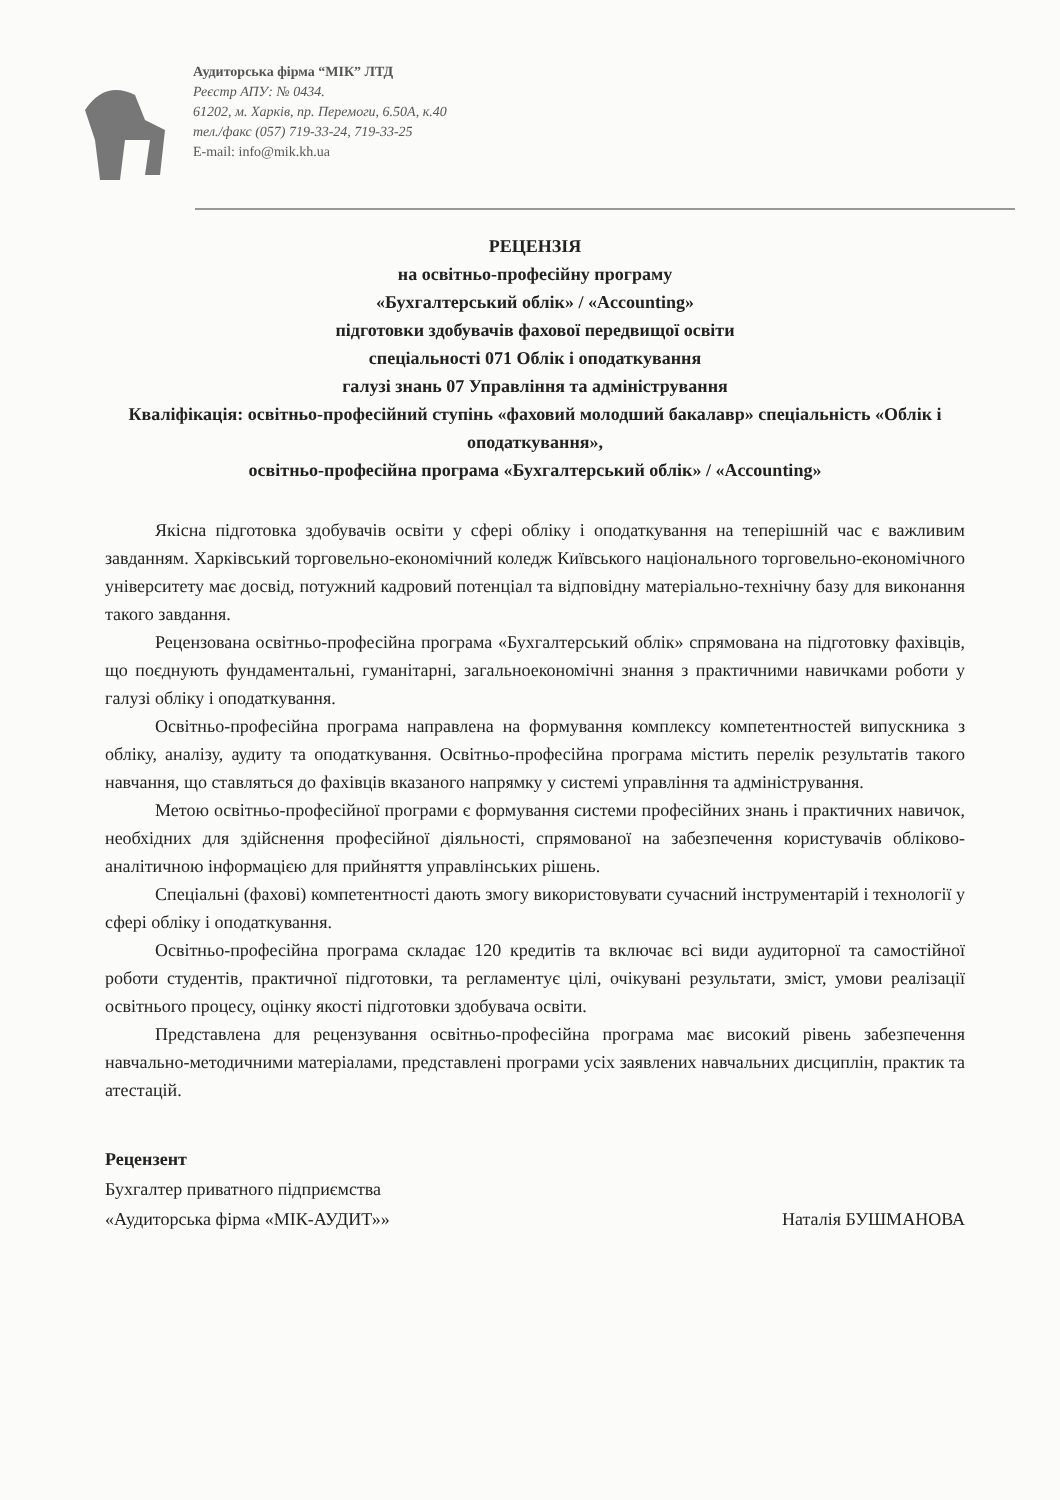Аудиторська фірма “МІК” ЛТД
Реєстр АПУ: № 0434.
61202, м. Харків, пр. Перемоги, 6.50А, к.40
тел./факс (057) 719-33-24, 719-33-25
E-mail: info@mik.kh.ua
РЕЦЕНЗІЯ
на освітньо-професійну програму
«Бухгалтерський облік» / «Accounting»
підготовки здобувачів фахової передвищої освіти
спеціальності 071 Облік і оподаткування
галузі знань 07 Управління та адміністрування
Кваліфікація: освітньо-професійний ступінь «фаховий молодший бакалавр» спеціальність «Облік і оподаткування»,
освітньо-професійна програма «Бухгалтерський облік» / «Accounting»
Якісна підготовка здобувачів освіти у сфері обліку і оподаткування на теперішній час є важливим завданням. Харківський торговельно-економічний коледж Київського національного торговельно-економічного університету має досвід, потужний кадровий потенціал та відповідну матеріально-технічну базу для виконання такого завдання.
Рецензована освітньо-професійна програма «Бухгалтерський облік» спрямована на підготовку фахівців, що поєднують фундаментальні, гуманітарні, загальноекономічні знання з практичними навичками роботи у галузі обліку і оподаткування.
Освітньо-професійна програма направлена на формування комплексу компетентностей випускника з обліку, аналізу, аудиту та оподаткування. Освітньо-професійна програма містить перелік результатів такого навчання, що ставляться до фахівців вказаного напрямку у системі управління та адміністрування.
Метою освітньо-професійної програми є формування системи професійних знань і практичних навичок, необхідних для здійснення професійної діяльності, спрямованої на забезпечення користувачів обліково-аналітичною інформацією для прийняття управлінських рішень.
Спеціальні (фахові) компетентності дають змогу використовувати сучасний інструментарій і технології у сфері обліку і оподаткування.
Освітньо-професійна програма складає 120 кредитів та включає всі види аудиторної та самостійної роботи студентів, практичної підготовки, та регламентує цілі, очікувані результати, зміст, умови реалізації освітнього процесу, оцінку якості підготовки здобувача освіти.
Представлена для рецензування освітньо-професійна програма має високий рівень забезпечення навчально-методичними матеріалами, представлені програми усіх заявлених навчальних дисциплін, практик та атестацій.
Рецензент
Бухгалтер приватного підприємства
«Аудиторська фірма «МІК-АУДИТ»» Наталія БУШМАНОВА